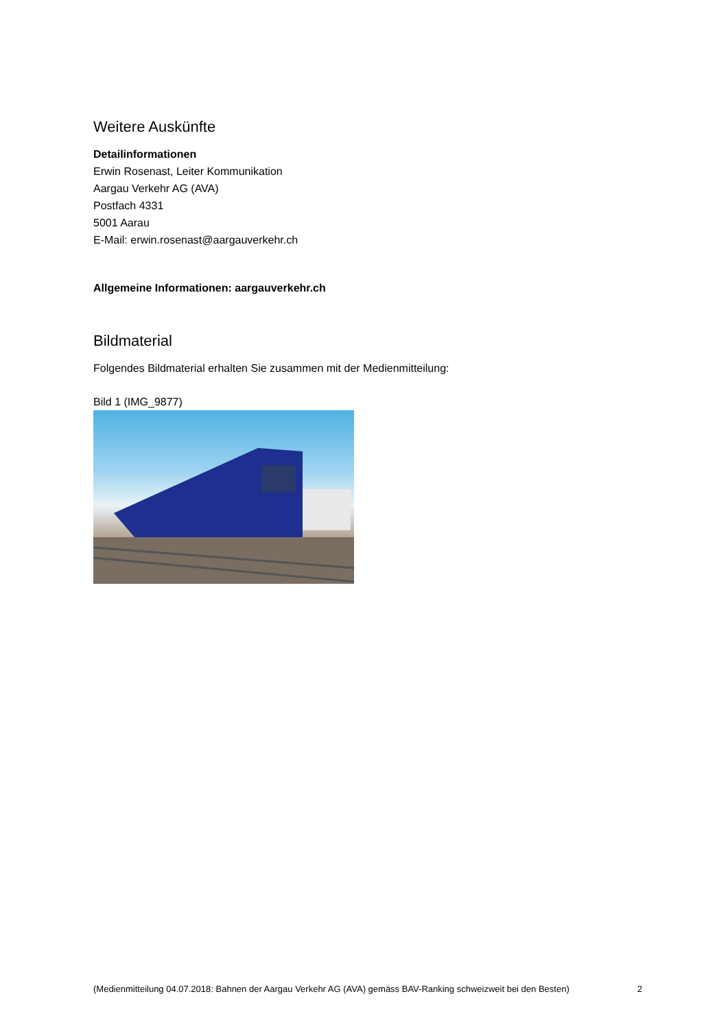Weitere Auskünfte
Detailinformationen
Erwin Rosenast, Leiter Kommunikation
Aargau Verkehr AG (AVA)
Postfach 4331
5001 Aarau
E-Mail: erwin.rosenast@aargauverkehr.ch
Allgemeine Informationen: aargauverkehr.ch
Bildmaterial
Folgendes Bildmaterial erhalten Sie zusammen mit der Medienmitteilung:
Bild 1 (IMG_9877)
(Medienmitteilung 04.07.2018: Bahnen der Aargau Verkehr AG (AVA) gemäss BAV-Ranking schweizweit bei den Besten) 2